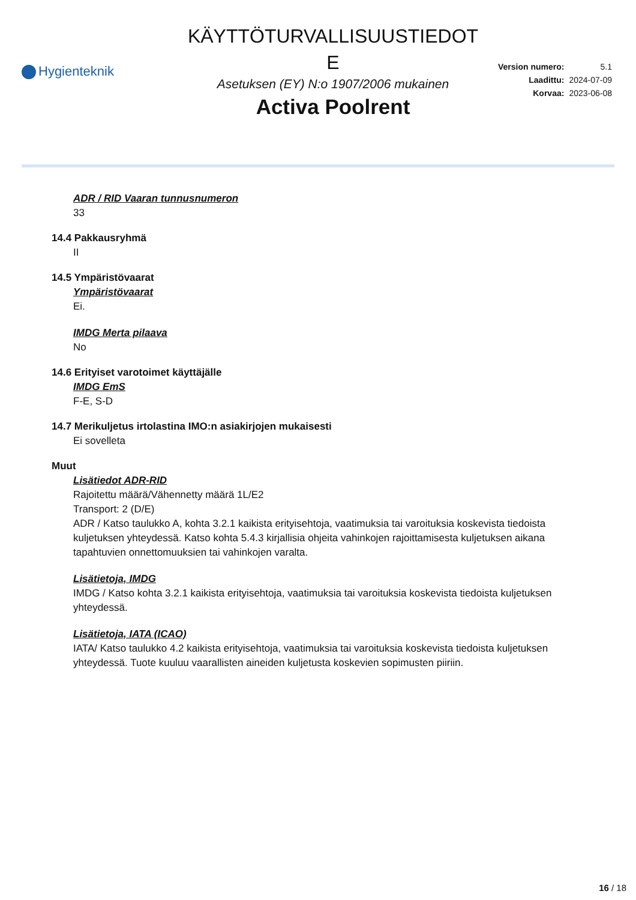Hygienteknik
KÄYTTÖTURVALLISUUSTIEDOT
E
Asetuksen (EY) N:o 1907/2006 mukainen
Activa Poolrent
| Version numero: | 5.1 |
| Laadittu: | 2024-07-09 |
| Korvaa: | 2023-06-08 |
ADR / RID Vaaran tunnusnumeron
33
14.4 Pakkausryhmä
II
14.5 Ympäristövaarat
Ympäristövaarat
Ei.
IMDG Merta pilaava
No
14.6 Erityiset varotoimet käyttäjälle
IMDG EmS
F-E, S-D
14.7 Merikuljetus irtolastina IMO:n asiakirjojen mukaisesti
Ei sovelleta
Muut
Lisätiedot ADR-RID
Rajoitettu määrä/Vähennetty määrä 1L/E2
Transport: 2 (D/E)
ADR / Katso taulukko A, kohta 3.2.1 kaikista erityisehtoja, vaatimuksia tai varoituksia koskevista tiedoista kuljetuksen yhteydessä. Katso kohta 5.4.3 kirjallisia ohjeita vahinkojen rajoittamisesta kuljetuksen aikana tapahtuvien onnettomuuksien tai vahinkojen varalta.
Lisätietoja, IMDG
IMDG / Katso kohta 3.2.1 kaikista erityisehtoja, vaatimuksia tai varoituksia koskevista tiedoista kuljetuksen yhteydessä.
Lisätietoja, IATA (ICAO)
IATA/ Katso taulukko 4.2 kaikista erityisehtoja, vaatimuksia tai varoituksia koskevista tiedoista kuljetuksen yhteydessä. Tuote kuuluu vaarallisten aineiden kuljetusta koskevien sopimusten piiriin.
16 / 18